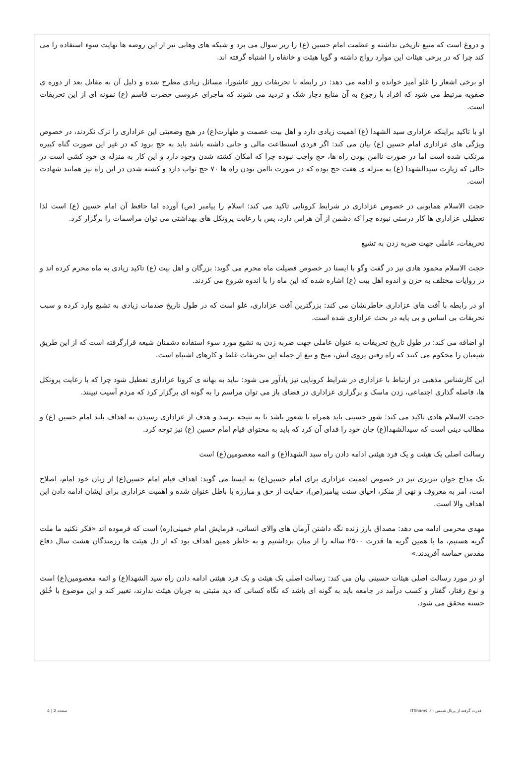و دروغ است که منبع تاریخی نداشته و عظمت امام حسین (ع) را زیر سوال می برد و شبکه های وهابی نیز از این روضه ها نهایت سوء استفاده را می کند چرا که در برخی هیئات این موارد رواج داشته و گویا هیئت و خانقاه را اشتباه گرفته اند.
او برخی اشعار را غلو آمیز خوانده و ادامه می دهد: در رابطه با تحریفات روز عاشورا، مسائل زیادی مطرح شده و دلیل آن به مقاتل بعد از دوره ی صفویه مرتبط می شود که افراد با رجوع به آن منابع دچار شک و تردید می شوند که ماجرای عروسی حضرت قاسم (ع) نمونه ای از این تحریفات است.
او با تاکید براینکه عزاداری سید الشهدا (ع) اهمیت زیادی دارد و اهل بیت عصمت و طهارت(ع) در هیچ وضعیتی این عزاداری را ترک نکردند، در خصوص ویژگی های عزاداری امام حسین (ع) بیان می کند: اگر فردی استطاعت مالی و جانی داشته باشد باید به حج برود که در غیر این صورت گناه کبیره مرتکب شده است اما در صورت ناامن بودن راه ها، حج واجب نبوده چرا که امکان کشته شدن وجود دارد و این کار به منزله ی خود کشی است در حالی که زیارت سیدالشهدا (ع) به منزله ی هفت حج بوده که در صورت ناامن بودن راه ها ۷۰ حج ثواب دارد و کشته شدن در این راه نیز همانند شهادت است.
حجت الاسلام همایونی در خصوص عزاداری در شرایط کرونایی تاکید می کند: اسلام را پیامبر (ص) آورده اما حافظ آن امام حسین (ع) است لذا تعطیلی عزاداری ها کار درستی نبوده چرا که دشمن از آن هراس دارد، پس با رعایت پروتکل های بهداشتی می توان مراسمات را برگزار کرد.
تحریفات، عاملی جهت ضربه زدن به تشیع
حجت الاسلام محمود هادی نیز در گفت وگو با ایسنا در خصوص فضیلت ماه محرم می گوید: بزرگان و اهل بیت (ع) تاکید زیادی به ماه محرم کرده اند و در روایات مختلف به حزن و اندوه اهل بیت (ع) اشاره شده که این ماه را با اندوه شروع می کردند.
او در رابطه با آفت های عزاداری خاطرنشان می کند: بزرگترین آفت عزاداری، غلو است که در طول تاریخ صدمات زیادی به تشیع وارد کرده و سبب تحریفات بی اساس و بی پایه در بحث عزاداری شده است.
او اضافه می کند: در طول تاریخ تحریفات به عنوان عاملی جهت ضربه زدن به تشیع مورد سوء استفاده دشمنان شیعه قرارگرفته است که از این طریق شیعیان را محکوم می کنند که راه رفتن بروی آتش، میخ و تیغ از جمله این تحریفات غلط و کارهای اشتباه است.
این کارشناس مذهبی در ارتباط با عزاداری در شرایط کرونایی نیز یادآور می شود: نباید به بهانه ی کرونا عزاداری تعطیل شود چرا که با رعایت پروتکل ها، فاصله گذاری اجتماعی، زدن ماسک و برگزاری عزاداری در فضای باز می توان مراسم را به گونه ای برگزار کرد که مردم آسیب نبینند.
حجت الاسلام هادی تاکید می کند: شور حسینی باید همراه با شعور باشد تا به نتیجه برسد و هدف از عزاداری رسیدن به اهداف بلند امام حسین (ع) و مطالب دینی است که سیدالشهدا(ع) جان خود را فدای آن کرد که باید به محتوای قیام امام حسین (ع) نیز توجه کرد.
رسالت اصلی یک هیئت و یک فرد هیئتی ادامه دادن راه سید الشهدا(ع) و ائمه معصومین(ع) است
یک مداح جوان تبریزی نیز در خصوص اهمیت عزاداری برای امام حسین(ع) به ایسنا می گوید: اهداف قیام امام حسین(ع) از زبان خود امام، اصلاح امت، امر به معروف و نهی از منکر، احیای سنت پیامبر(ص)، حمایت از حق و مبارزه با باطل عنوان شده و اهمیت عزاداری برای ایشان ادامه دادن این اهداف والا است.
مهدی محرمی ادامه می دهد: مصداق بارز زنده نگه داشتن آرمان های والای انسانی، فرمایش امام خمینی(ره) است که فرموده اند «فکر نکنید ما ملت گریه هستیم، ما با همین گریه ها قدرت ۲۵۰۰ ساله را از میان برداشتیم و به خاطر همین اهداف بود که از دل هیئت ها رزمندگان هشت سال دفاع مقدس حماسه آفریدند.»
او در مورد رسالت اصلی هیئات حسینی بیان می کند: رسالت اصلی یک هیئت و یک فرد هیئتی ادامه دادن راه سید الشهدا(ع) و ائمه معصومین(ع) است و نوع رفتار، گفتار و کسب درآمد در جامعه باید به گونه ای باشد که نگاه کسانی که دید مثبتی به جریان هیئت ندارند، تغییر کند و این موضوع با خُلق حسنه محقق می شود.
قدرت گرفته از پرتال شمس - ITShams.ir صفحه 2 | 4